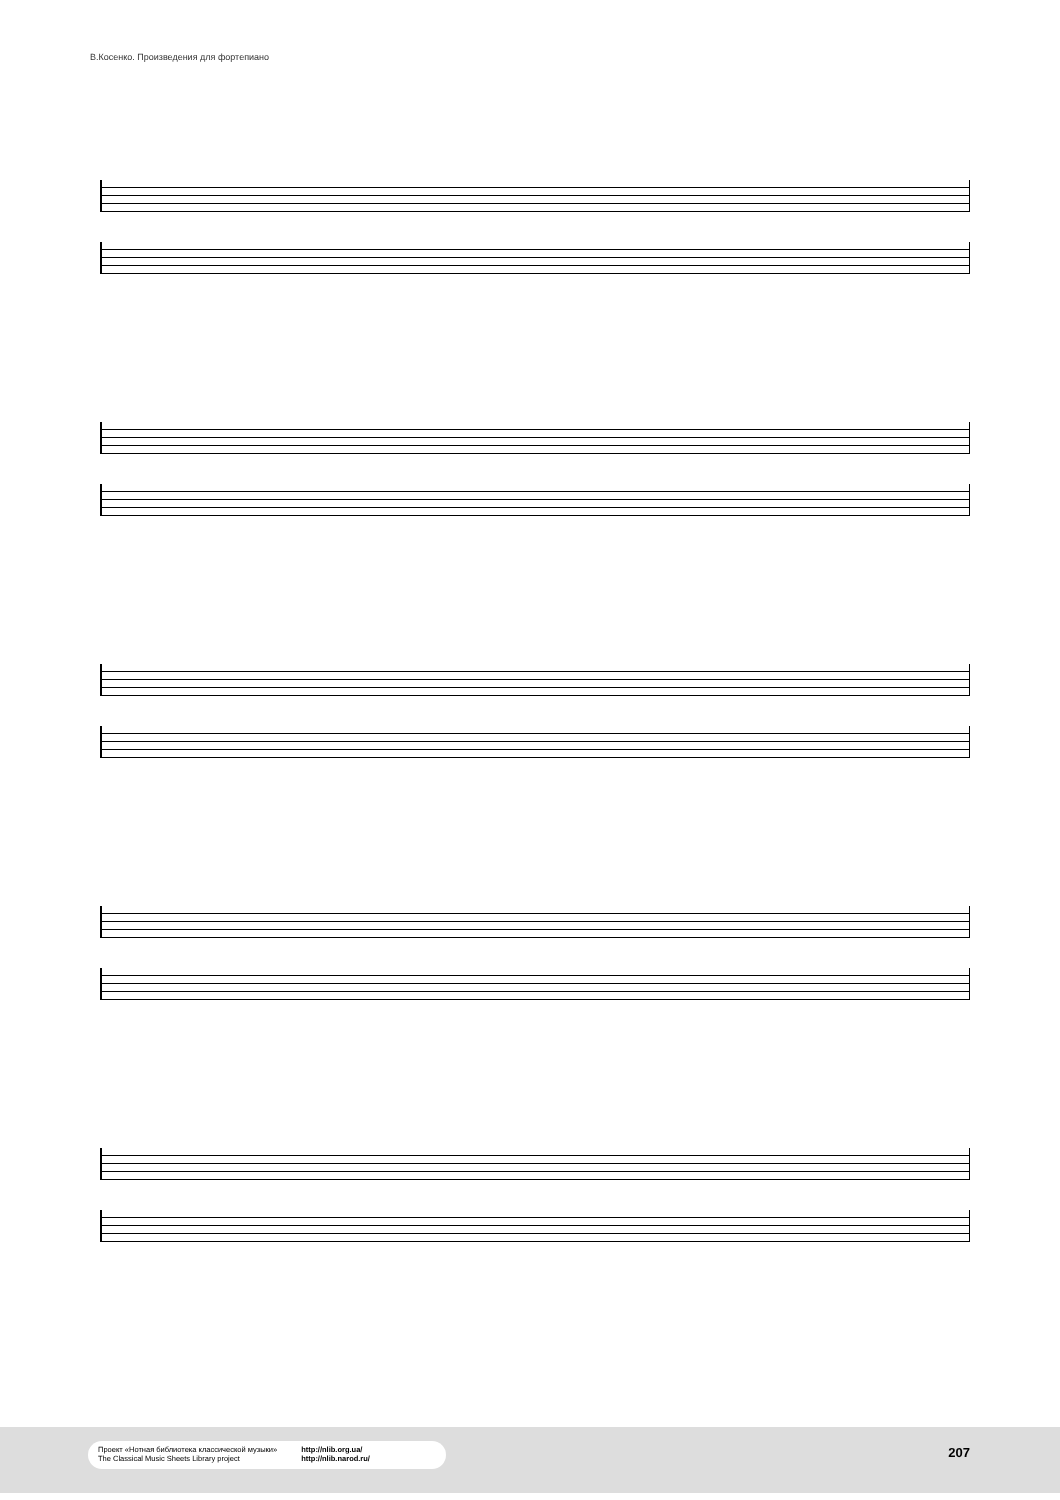В.Косенко. Произведения для фортепиано
Проект «Нотная библиотека классической музыки»
The Classical Music Sheets Library project
http://nlib.org.ua/
http://nlib.narod.ru/
207